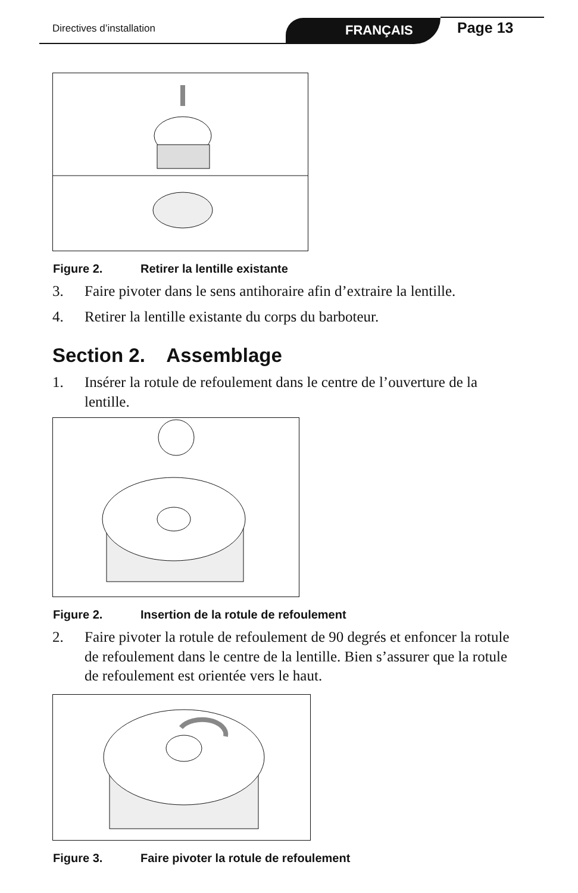Directives d’installation
FRANÇAIS
Page 13
Figure 2. Retirer la lentille existante
3. Faire pivoter dans le sens antihoraire afin d’extraire la lentille.
4. Retirer la lentille existante du corps du barboteur.
Section 2. Assemblage
1. Insérer la rotule de refoulement dans le centre de l’ouverture de la lentille.
Figure 2. Insertion de la rotule de refoulement
2. Faire pivoter la rotule de refoulement de 90 degrés et enfoncer la rotule de refoulement dans le centre de la lentille. Bien s’assurer que la rotule de refoulement est orientée vers le haut.
Figure 3. Faire pivoter la rotule de refoulement